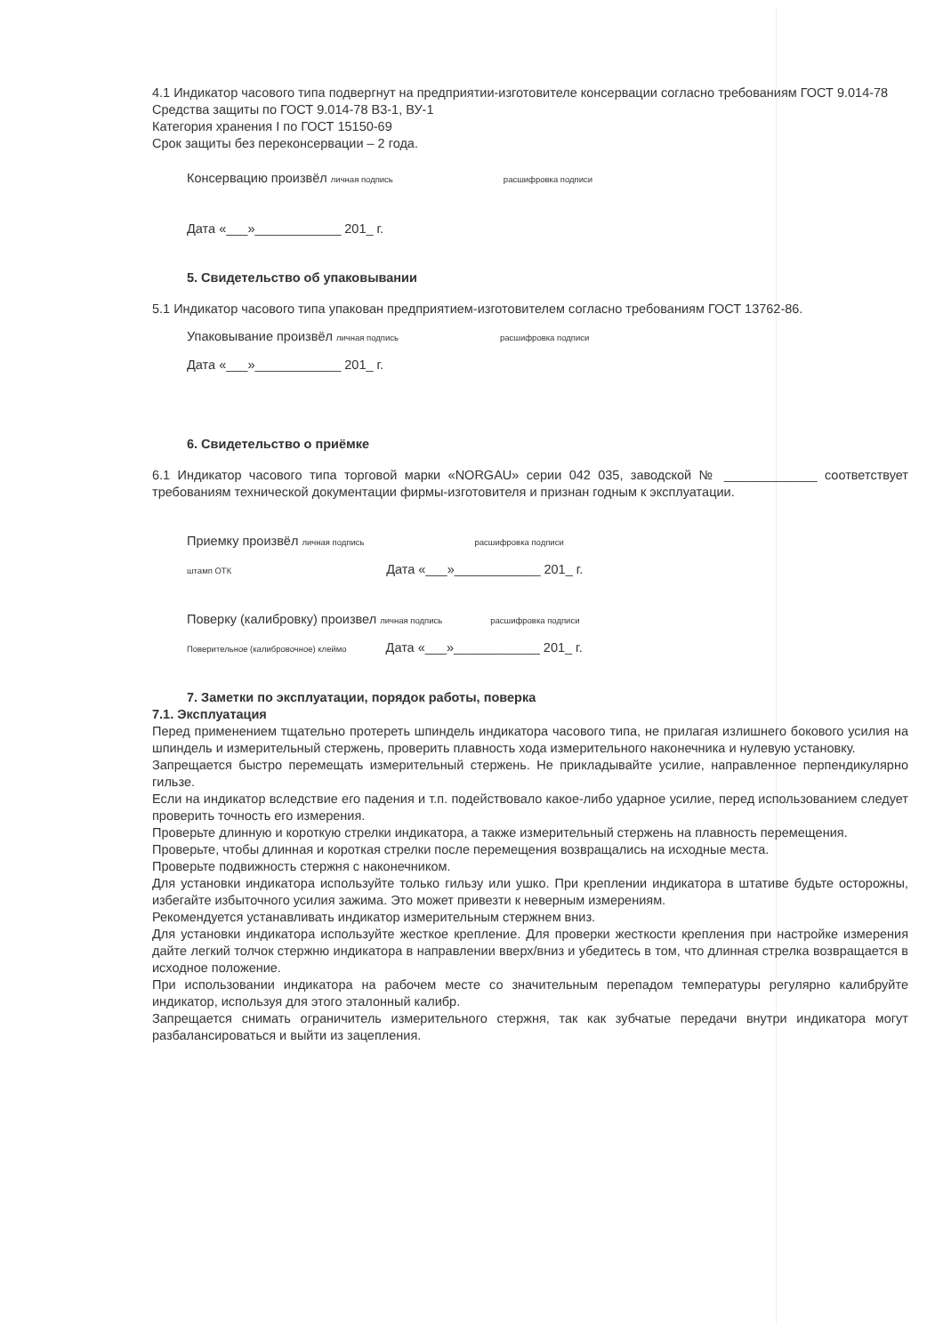4.1 Индикатор часового типа подвергнут на предприятии-изготовителе консервации согласно требованиям ГОСТ 9.014-78
Средства защиты по ГОСТ 9.014-78 В3-1, ВУ-1
Категория хранения I по ГОСТ 15150-69
Срок защиты без переконсервации – 2 года.
Консервацию произвёл личная подпись расшифровка подписи
Дата «___»____________ 201_ г.
5. Свидетельство об упаковывании
5.1 Индикатор часового типа упакован предприятием-изготовителем согласно требованиям ГОСТ 13762-86.
Упаковывание произвёл личная подпись расшифровка подписи
Дата «___»____________ 201_ г.
6. Свидетельство о приёмке
6.1 Индикатор часового типа торговой марки «NORGAU» серии 042 035, заводской № _____________ соответствует требованиям технической документации фирмы-изготовителя и признан годным к эксплуатации.
Приемку произвёл личная подпись расшифровка подписи
штамп ОТК Дата «___»____________ 201_ г.
Поверку (калибровку) произвел личная подпись расшифровка подписи
Поверительное (калибровочное) клеймо Дата «___»____________ 201_ г.
7. Заметки по эксплуатации, порядок работы, поверка
7.1. Эксплуатация
Перед применением тщательно протереть шпиндель индикатора часового типа, не прилагая излишнего бокового усилия на шпиндель и измерительный стержень, проверить плавность хода измерительного наконечника и нулевую установку.
Запрещается быстро перемещать измерительный стержень. Не прикладывайте усилие, направленное перпендикулярно гильзе.
Если на индикатор вследствие его падения и т.п. подействовало какое-либо ударное усилие, перед использованием следует проверить точность его измерения.
Проверьте длинную и короткую стрелки индикатора, а также измерительный стержень на плавность перемещения.
Проверьте, чтобы длинная и короткая стрелки после перемещения возвращались на исходные места.
Проверьте подвижность стержня с наконечником.
Для установки индикатора используйте только гильзу или ушко. При креплении индикатора в штативе будьте осторожны, избегайте избыточного усилия зажима. Это может привезти к неверным измерениям.
Рекомендуется устанавливать индикатор измерительным стержнем вниз.
Для установки индикатора используйте жесткое крепление. Для проверки жесткости крепления при настройке измерения дайте легкий толчок стержню индикатора в направлении вверх/вниз и убедитесь в том, что длинная стрелка возвращается в исходное положение.
При использовании индикатора на рабочем месте со значительным перепадом температуры регулярно калибруйте индикатор, используя для этого эталонный калибр.
Запрещается снимать ограничитель измерительного стержня, так как зубчатые передачи внутри индикатора могут разбалансироваться и выйти из зацепления.